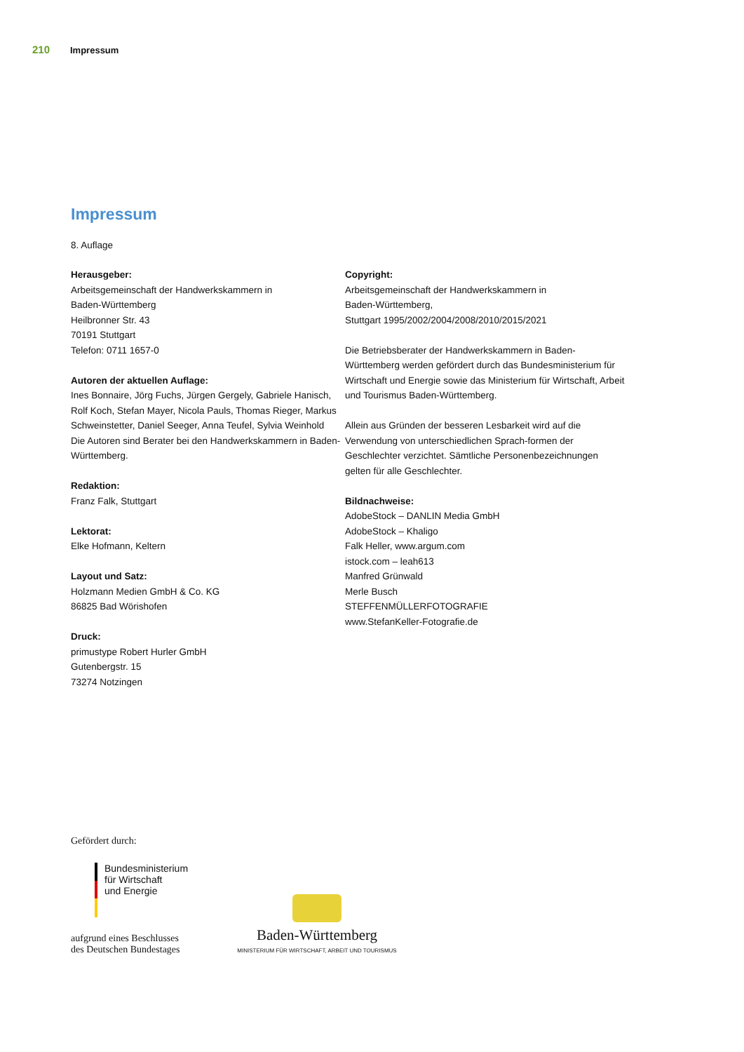210 Impressum
Impressum
8. Auflage
Herausgeber:
Arbeitsgemeinschaft der Handwerkskammern in
Baden-Württemberg
Heilbronner Str. 43
70191 Stuttgart
Telefon: 0711 1657-0
Autoren der aktuellen Auflage:
Ines Bonnaire, Jörg Fuchs, Jürgen Gergely, Gabriele Hanisch, Rolf Koch, Stefan Mayer, Nicola Pauls, Thomas Rieger, Markus Schweinstetter, Daniel Seeger, Anna Teufel, Sylvia Weinhold
Die Autoren sind Berater bei den Handwerkskammern in Baden-Württemberg.
Redaktion:
Franz Falk, Stuttgart
Lektorat:
Elke Hofmann, Keltern
Layout und Satz:
Holzmann Medien GmbH & Co. KG
86825 Bad Wörishofen
Druck:
primustype Robert Hurler GmbH
Gutenbergstr. 15
73274 Notzingen
Copyright:
Arbeitsgemeinschaft der Handwerkskammern in
Baden-Württemberg,
Stuttgart 1995/2002/2004/2008/2010/2015/2021
Die Betriebsberater der Handwerkskammern in Baden-Württemberg werden gefördert durch das Bundesministerium für Wirtschaft und Energie sowie das Ministerium für Wirtschaft, Arbeit und Tourismus Baden-Württemberg.
Allein aus Gründen der besseren Lesbarkeit wird auf die Verwendung von unterschiedlichen Sprach-formen der Geschlechter verzichtet. Sämtliche Personenbezeichnungen gelten für alle Geschlechter.
Bildnachweise:
AdobeStock – DANLIN Media GmbH
AdobeStock – Khaligo
Falk Heller, www.argum.com
istock.com – leah613
Manfred Grünwald
Merle Busch
STEFFENMÜLLERFOTOGRAFIE
www.StefanKeller-Fotografie.de
Gefördert durch:
Bundesministerium
für Wirtschaft
und Energie
aufgrund eines Beschlusses
des Deutschen Bundestages
Baden-Württemberg
MINISTERIUM FÜR WIRTSCHAFT, ARBEIT UND TOURISMUS